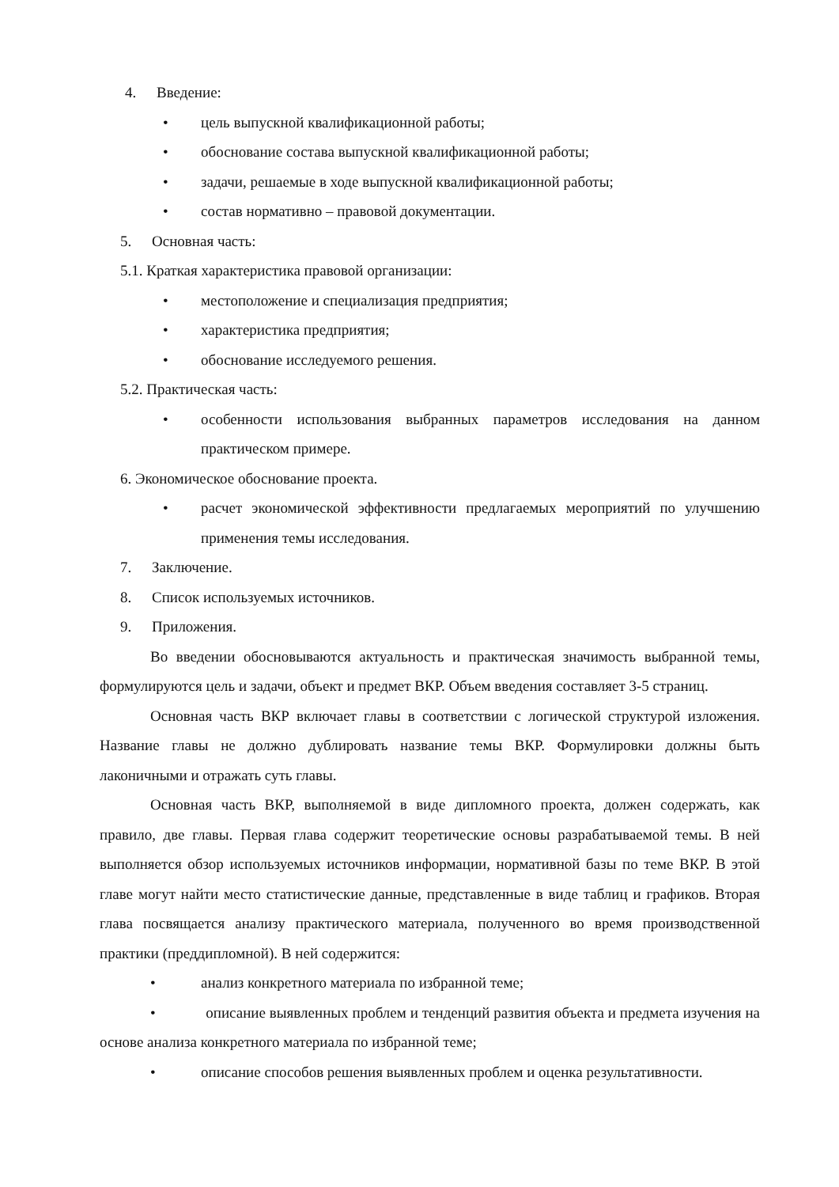4. Введение:
• цель выпускной квалификационной работы;
• обоснование состава выпускной квалификационной работы;
• задачи, решаемые в ходе выпускной квалификационной работы;
• состав нормативно – правовой документации.
5. Основная часть:
5.1. Краткая характеристика правовой организации:
• местоположение и специализация предприятия;
• характеристика предприятия;
• обоснование исследуемого решения.
5.2. Практическая часть:
• особенности использования выбранных параметров исследования на данном практическом примере.
6. Экономическое обоснование проекта.
• расчет экономической эффективности предлагаемых мероприятий по улучшению применения темы исследования.
7. Заключение.
8. Список используемых источников.
9. Приложения.
Во введении обосновываются актуальность и практическая значимость выбранной темы, формулируются цель и задачи, объект и предмет ВКР. Объем введения составляет 3-5 страниц.
Основная часть ВКР включает главы в соответствии с логической структурой изложения. Название главы не должно дублировать название темы ВКР. Формулировки должны быть лаконичными и отражать суть главы.
Основная часть ВКР, выполняемой в виде дипломного проекта, должен содержать, как правило, две главы. Первая глава содержит теоретические основы разрабатываемой темы. В ней выполняется обзор используемых источников информации, нормативной базы по теме ВКР. В этой главе могут найти место статистические данные, представленные в виде таблиц и графиков. Вторая глава посвящается анализу практического материала, полученного во время производственной практики (преддипломной). В ней содержится:
• анализ конкретного материала по избранной теме;
• описание выявленных проблем и тенденций развития объекта и предмета изучения на основе анализа конкретного материала по избранной теме;
• описание способов решения выявленных проблем и оценка результативности.